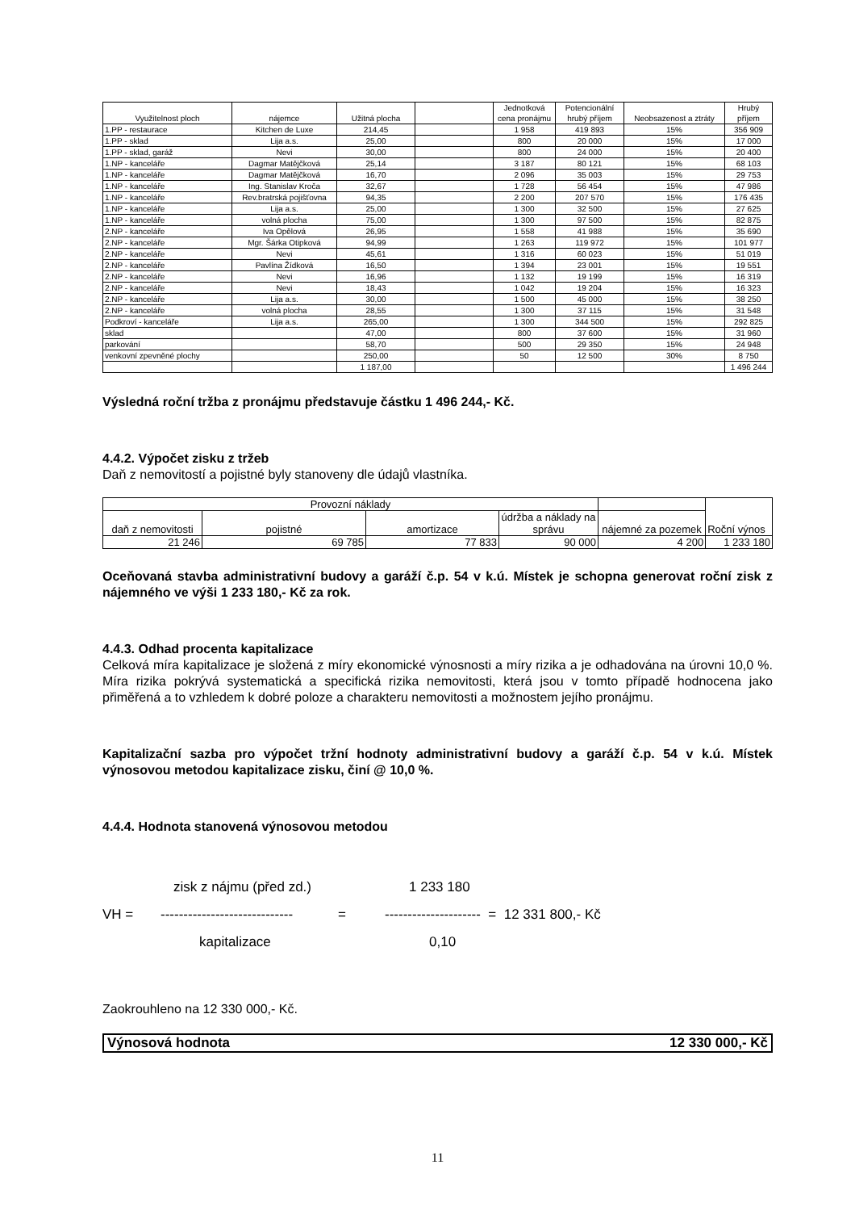| Využitelnost ploch | nájemce | Užitná plocha | | Jednotková cena pronájmu | Potencionální hrubý příjem | Neobsazenost a ztráty | Hrubý příjem |
| --- | --- | --- | --- | --- | --- | --- | --- |
| 1.PP - restaurace | Kitchen de Luxe | 214,45 | | 1 958 | 419 893 | 15% | 356 909 |
| 1.PP - sklad | Lija a.s. | 25,00 | | 800 | 20 000 | 15% | 17 000 |
| 1.PP - sklad, garáž | Nevi | 30,00 | | 800 | 24 000 | 15% | 20 400 |
| 1.NP - kanceláře | Dagmar Matějčková | 25,14 | | 3 187 | 80 121 | 15% | 68 103 |
| 1.NP - kanceláře | Dagmar Matějčková | 16,70 | | 2 096 | 35 003 | 15% | 29 753 |
| 1.NP - kanceláře | Ing. Stanislav Kroča | 32,67 | | 1 728 | 56 454 | 15% | 47 986 |
| 1.NP - kanceláře | Rev.bratrská pojišťovna | 94,35 | | 2 200 | 207 570 | 15% | 176 435 |
| 1.NP - kanceláře | Lija a.s. | 25,00 | | 1 300 | 32 500 | 15% | 27 625 |
| 1.NP - kanceláře | volná plocha | 75,00 | | 1 300 | 97 500 | 15% | 82 875 |
| 2.NP - kanceláře | Iva Opělová | 26,95 | | 1 558 | 41 988 | 15% | 35 690 |
| 2.NP - kanceláře | Mgr. Šárka Otipková | 94,99 | | 1 263 | 119 972 | 15% | 101 977 |
| 2.NP - kanceláře | Nevi | 45,61 | | 1 316 | 60 023 | 15% | 51 019 |
| 2.NP - kanceláře | Pavlína Žídková | 16,50 | | 1 394 | 23 001 | 15% | 19 551 |
| 2.NP - kanceláře | Nevi | 16,96 | | 1 132 | 19 199 | 15% | 16 319 |
| 2.NP - kanceláře | Nevi | 18,43 | | 1 042 | 19 204 | 15% | 16 323 |
| 2.NP - kanceláře | Lija a.s. | 30,00 | | 1 500 | 45 000 | 15% | 38 250 |
| 2.NP - kanceláře | volná plocha | 28,55 | | 1 300 | 37 115 | 15% | 31 548 |
| Podkroví - kanceláře | Lija a.s. | 265,00 | | 1 300 | 344 500 | 15% | 292 825 |
| sklad | | 47,00 | | 800 | 37 600 | 15% | 31 960 |
| parkování | | 58,70 | | 500 | 29 350 | 15% | 24 948 |
| venkovní zpevněné plochy | | 250,00 | | 50 | 12 500 | 30% | 8 750 |
| | | 1 187,00 | | | | | 1 496 244 |
Výsledná roční tržba z pronájmu představuje částku 1 496 244,- Kč.
4.4.2. Výpočet zisku z tržeb
Daň z nemovitostí a pojistné byly stanoveny dle údajů vlastníka.
| Provozní náklady | | | | | | Roční výnos |
| daň z nemovitosti | pojistné | amortizace | údržba a náklady na správu | nájemné za pozemek | | |
| 21 246 | 69 785 | 77 833 | 90 000 | 4 200 | | 1 233 180 |
Oceňovaná stavba administrativní budovy a garáží č.p. 54 v k.ú. Místek je schopna generovat roční zisk z nájemného ve výši 1 233 180,- Kč za rok.
4.4.3. Odhad procenta kapitalizace
Celková míra kapitalizace je složená z míry ekonomické výnosnosti a míry rizika a je odhadována na úrovni 10,0 %. Míra rizika pokrývá systematická a specifická rizika nemovitosti, která jsou v tomto případě hodnocena jako přiměřená a to vzhledem k dobré poloze a charakteru nemovitosti a možnostem jejího pronájmu.
Kapitalizační sazba pro výpočet tržní hodnoty administrativní budovy a garáží č.p. 54 v k.ú. Místek výnosovou metodou kapitalizace zisku, činí @ 10,0 %.
4.4.4. Hodnota stanovená výnosovou metodou
zisk z nájmu (před zd.) 1 233 180
VH = ----------------------------- = --------------------- = 12 331 800,- Kč
kapitalizace 0,10
Zaokrouhleno na 12 330 000,- Kč.
Výnosová hodnota 12 330 000,- Kč
11